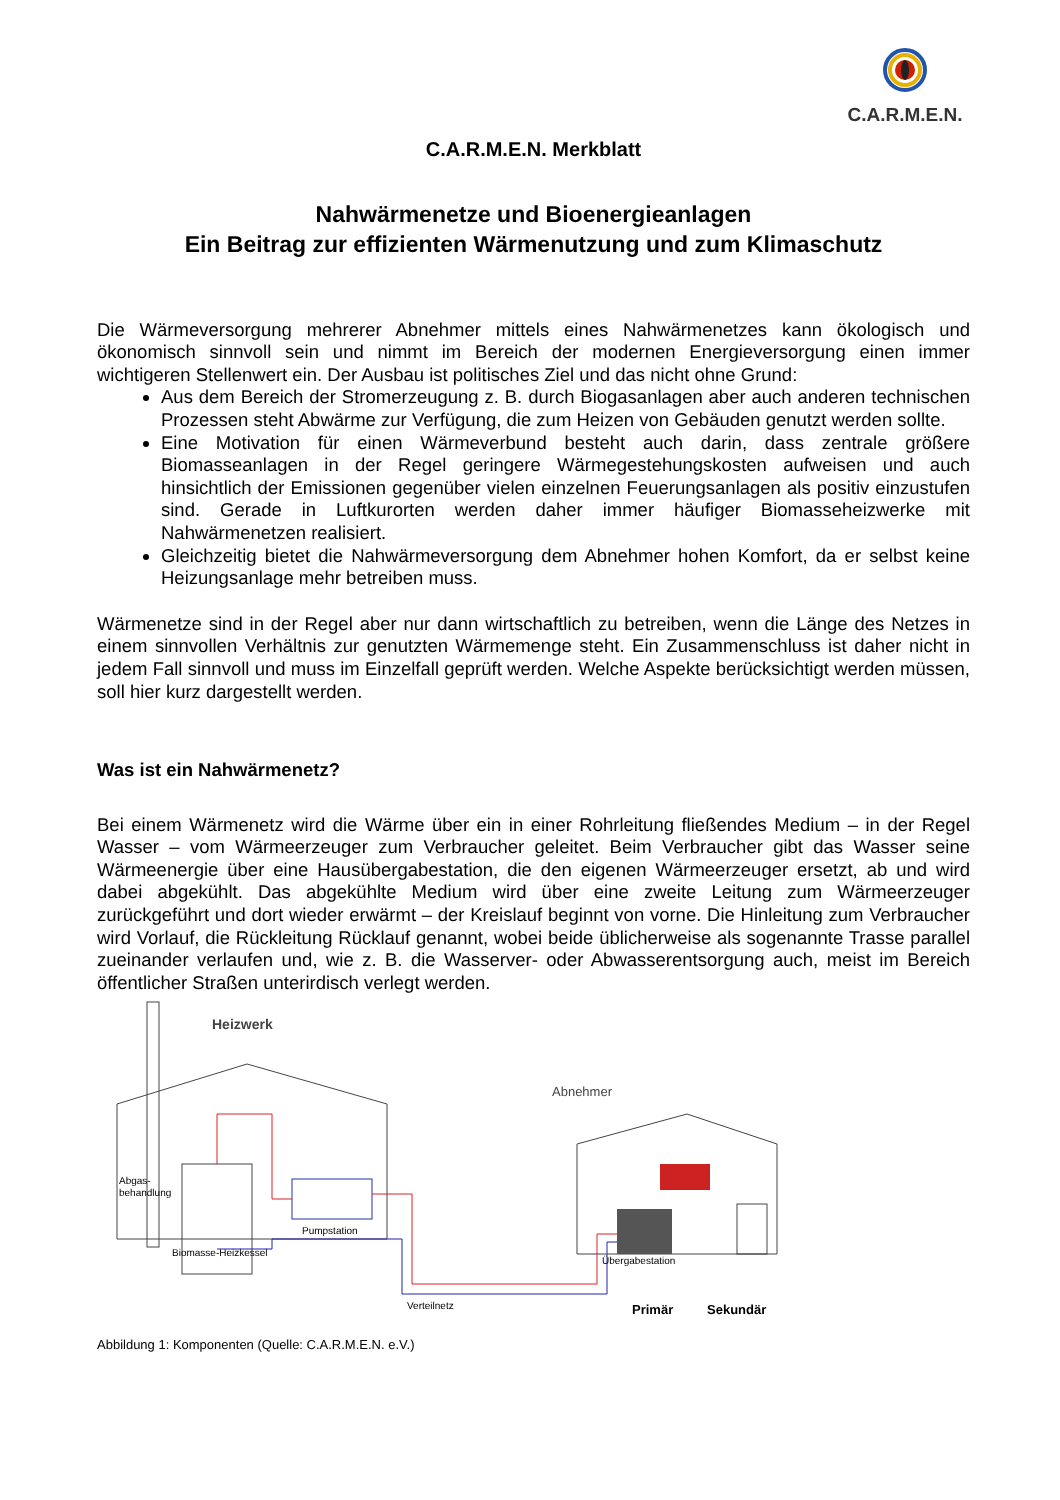C.A.R.M.E.N.
C.A.R.M.E.N. Merkblatt
Nahwärmenetze und Bioenergieanlagen
Ein Beitrag zur effizienten Wärmenutzung und zum Klimaschutz
Die Wärmeversorgung mehrerer Abnehmer mittels eines Nahwärmenetzes kann ökologisch und ökonomisch sinnvoll sein und nimmt im Bereich der modernen Energieversorgung einen immer wichtigeren Stellenwert ein. Der Ausbau ist politisches Ziel und das nicht ohne Grund:
Aus dem Bereich der Stromerzeugung z. B. durch Biogasanlagen aber auch anderen technischen Prozessen steht Abwärme zur Verfügung, die zum Heizen von Gebäuden genutzt werden sollte.
Eine Motivation für einen Wärmeverbund besteht auch darin, dass zentrale größere Biomasseanlagen in der Regel geringere Wärmegestehungskosten aufweisen und auch hinsichtlich der Emissionen gegenüber vielen einzelnen Feuerungsanlagen als positiv einzustufen sind. Gerade in Luftkurorten werden daher immer häufiger Biomasseheizwerke mit Nahwärmenetzen realisiert.
Gleichzeitig bietet die Nahwärmeversorgung dem Abnehmer hohen Komfort, da er selbst keine Heizungsanlage mehr betreiben muss.
Wärmenetze sind in der Regel aber nur dann wirtschaftlich zu betreiben, wenn die Länge des Netzes in einem sinnvollen Verhältnis zur genutzten Wärmemenge steht. Ein Zusammenschluss ist daher nicht in jedem Fall sinnvoll und muss im Einzelfall geprüft werden. Welche Aspekte berücksichtigt werden müssen, soll hier kurz dargestellt werden.
Was ist ein Nahwärmenetz?
Bei einem Wärmenetz wird die Wärme über ein in einer Rohrleitung fließendes Medium – in der Regel Wasser – vom Wärmeerzeuger zum Verbraucher geleitet. Beim Verbraucher gibt das Wasser seine Wärmeenergie über eine Hausübergabestation, die den eigenen Wärmeerzeuger ersetzt, ab und wird dabei abgekühlt. Das abgekühlte Medium wird über eine zweite Leitung zum Wärmeerzeuger zurückgeführt und dort wieder erwärmt – der Kreislauf beginnt von vorne. Die Hinleitung zum Verbraucher wird Vorlauf, die Rückleitung Rücklauf genannt, wobei beide üblicherweise als sogenannte Trasse parallel zueinander verlaufen und, wie z. B. die Wasserver- oder Abwasserentsorgung auch, meist im Bereich öffentlicher Straßen unterirdisch verlegt werden.
Heizwerk
Abgas-
behandlung
Pumpstation
Biomasse-Heizkessel
Abnehmer
Übergabestation
Verteilnetz
Primär
Sekundär
Abbildung 1: Komponenten (Quelle: C.A.R.M.E.N. e.V.)